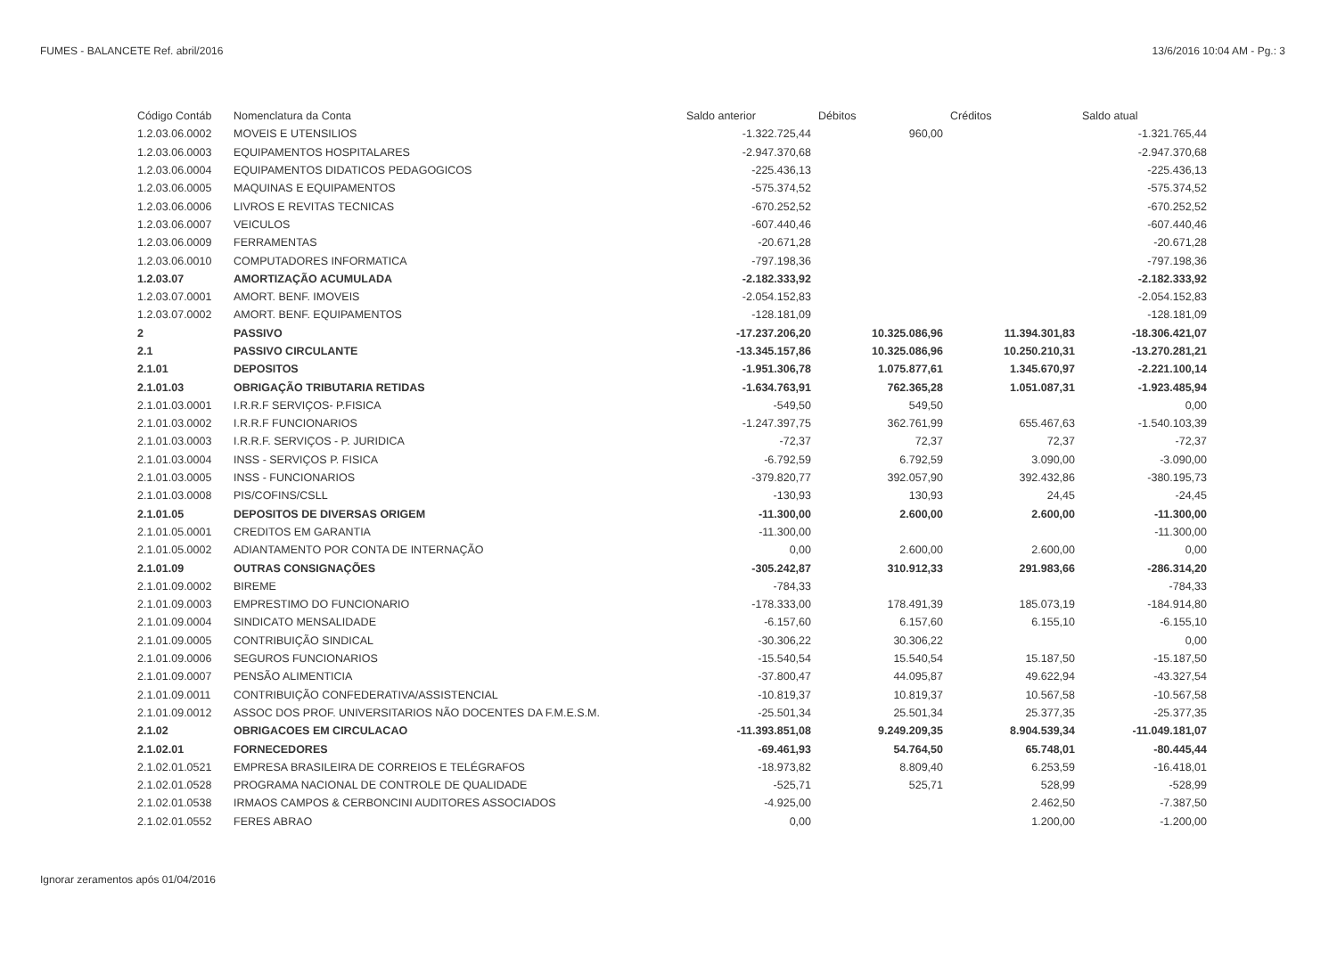FUMES - BALANCETE Ref. abril/2016 13/6/2016 10:04 AM - Pg.: 3
| Código Contáb | Nomenclatura da Conta | Saldo anterior | Débitos | Créditos | Saldo atual |
| --- | --- | --- | --- | --- | --- |
| 1.2.03.06.0002 | MOVEIS E UTENSILIOS | -1.322.725,44 | 960,00 | | -1.321.765,44 |
| 1.2.03.06.0003 | EQUIPAMENTOS HOSPITALARES | -2.947.370,68 | | | -2.947.370,68 |
| 1.2.03.06.0004 | EQUIPAMENTOS DIDATICOS PEDAGOGICOS | -225.436,13 | | | -225.436,13 |
| 1.2.03.06.0005 | MAQUINAS E EQUIPAMENTOS | -575.374,52 | | | -575.374,52 |
| 1.2.03.06.0006 | LIVROS E REVITAS TECNICAS | -670.252,52 | | | -670.252,52 |
| 1.2.03.06.0007 | VEICULOS | -607.440,46 | | | -607.440,46 |
| 1.2.03.06.0009 | FERRAMENTAS | -20.671,28 | | | -20.671,28 |
| 1.2.03.06.0010 | COMPUTADORES INFORMATICA | -797.198,36 | | | -797.198,36 |
| 1.2.03.07 | AMORTIZAÇÃO ACUMULADA | -2.182.333,92 | | | -2.182.333,92 |
| 1.2.03.07.0001 | AMORT. BENF. IMOVEIS | -2.054.152,83 | | | -2.054.152,83 |
| 1.2.03.07.0002 | AMORT. BENF. EQUIPAMENTOS | -128.181,09 | | | -128.181,09 |
| 2 | PASSIVO | -17.237.206,20 | 10.325.086,96 | 11.394.301,83 | -18.306.421,07 |
| 2.1 | PASSIVO CIRCULANTE | -13.345.157,86 | 10.325.086,96 | 10.250.210,31 | -13.270.281,21 |
| 2.1.01 | DEPOSITOS | -1.951.306,78 | 1.075.877,61 | 1.345.670,97 | -2.221.100,14 |
| 2.1.01.03 | OBRIGAÇÃO TRIBUTARIA RETIDAS | -1.634.763,91 | 762.365,28 | 1.051.087,31 | -1.923.485,94 |
| 2.1.01.03.0001 | I.R.R.F SERVIÇOS- P.FISICA | -549,50 | 549,50 | | 0,00 |
| 2.1.01.03.0002 | I.R.R.F FUNCIONARIOS | -1.247.397,75 | 362.761,99 | 655.467,63 | -1.540.103,39 |
| 2.1.01.03.0003 | I.R.R.F. SERVIÇOS - P. JURIDICA | -72,37 | 72,37 | 72,37 | -72,37 |
| 2.1.01.03.0004 | INSS - SERVIÇOS P. FISICA | -6.792,59 | 6.792,59 | 3.090,00 | -3.090,00 |
| 2.1.01.03.0005 | INSS - FUNCIONARIOS | -379.820,77 | 392.057,90 | 392.432,86 | -380.195,73 |
| 2.1.01.03.0008 | PIS/COFINS/CSLL | -130,93 | 130,93 | 24,45 | -24,45 |
| 2.1.01.05 | DEPOSITOS DE DIVERSAS ORIGEM | -11.300,00 | 2.600,00 | 2.600,00 | -11.300,00 |
| 2.1.01.05.0001 | CREDITOS EM GARANTIA | -11.300,00 | | | -11.300,00 |
| 2.1.01.05.0002 | ADIANTAMENTO POR CONTA DE INTERNAÇÃO | 0,00 | 2.600,00 | 2.600,00 | 0,00 |
| 2.1.01.09 | OUTRAS CONSIGNAÇÕES | -305.242,87 | 310.912,33 | 291.983,66 | -286.314,20 |
| 2.1.01.09.0002 | BIREME | -784,33 | | | -784,33 |
| 2.1.01.09.0003 | EMPRESTIMO DO FUNCIONARIO | -178.333,00 | 178.491,39 | 185.073,19 | -184.914,80 |
| 2.1.01.09.0004 | SINDICATO MENSALIDADE | -6.157,60 | 6.157,60 | 6.155,10 | -6.155,10 |
| 2.1.01.09.0005 | CONTRIBUIÇÃO SINDICAL | -30.306,22 | 30.306,22 | | 0,00 |
| 2.1.01.09.0006 | SEGUROS FUNCIONARIOS | -15.540,54 | 15.540,54 | 15.187,50 | -15.187,50 |
| 2.1.01.09.0007 | PENSÃO ALIMENTICIA | -37.800,47 | 44.095,87 | 49.622,94 | -43.327,54 |
| 2.1.01.09.0011 | CONTRIBUIÇÃO CONFEDERATIVA/ASSISTENCIAL | -10.819,37 | 10.819,37 | 10.567,58 | -10.567,58 |
| 2.1.01.09.0012 | ASSOC DOS PROF. UNIVERSITARIOS NÃO DOCENTES DA F.M.E.S.M. | -25.501,34 | 25.501,34 | 25.377,35 | -25.377,35 |
| 2.1.02 | OBRIGACOES EM CIRCULACAO | -11.393.851,08 | 9.249.209,35 | 8.904.539,34 | -11.049.181,07 |
| 2.1.02.01 | FORNECEDORES | -69.461,93 | 54.764,50 | 65.748,01 | -80.445,44 |
| 2.1.02.01.0521 | EMPRESA BRASILEIRA DE CORREIOS E TELÉGRAFOS | -18.973,82 | 8.809,40 | 6.253,59 | -16.418,01 |
| 2.1.02.01.0528 | PROGRAMA NACIONAL DE CONTROLE DE QUALIDADE | -525,71 | 525,71 | 528,99 | -528,99 |
| 2.1.02.01.0538 | IRMAOS CAMPOS & CERBONCINI AUDITORES ASSOCIADOS | -4.925,00 | | 2.462,50 | -7.387,50 |
| 2.1.02.01.0552 | FERES ABRAO | 0,00 | | 1.200,00 | -1.200,00 |
Ignorar zeramentos após 01/04/2016